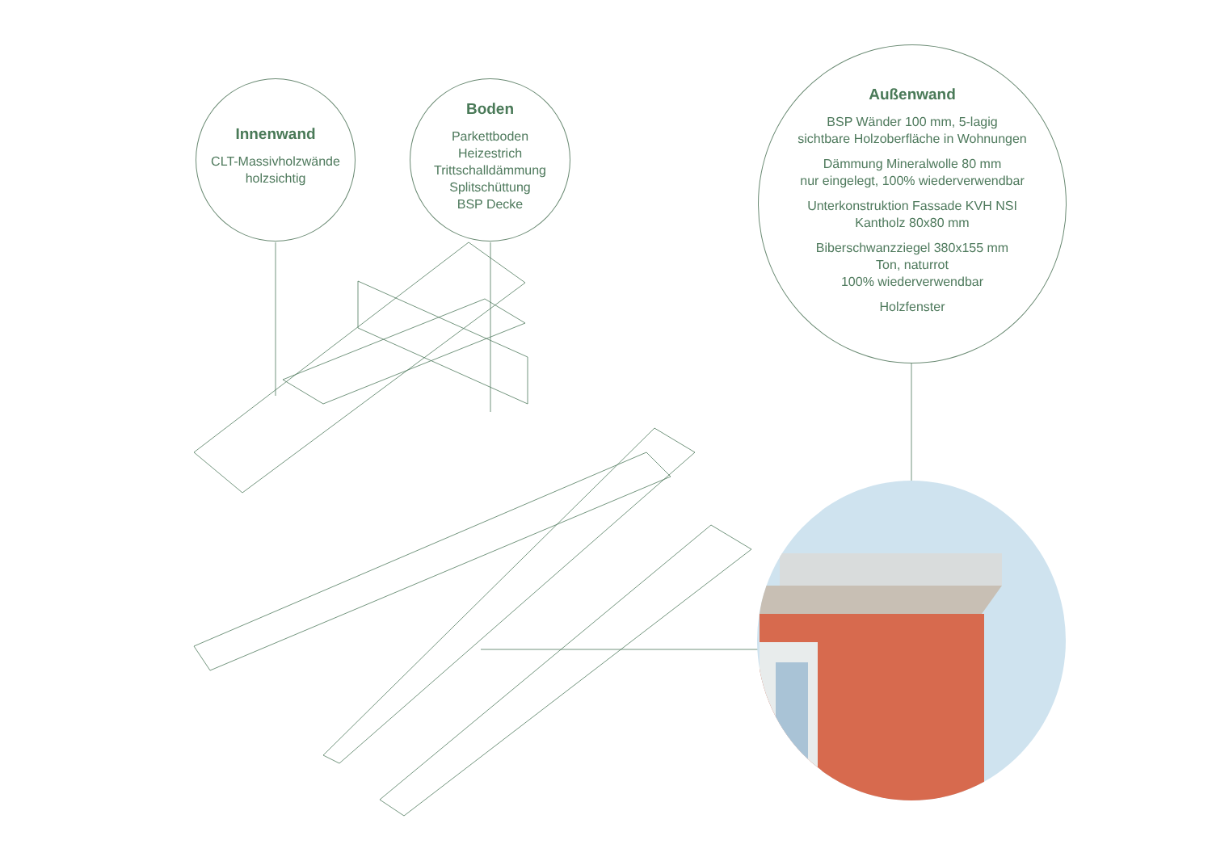Innenwand
CLT-Massivholzwände
holzsichtig
Boden
Parkettboden
Heizestrich
Trittschalldämmung
Splitschüttung
BSP Decke
Außenwand
BSP Wänder 100 mm, 5-lagig
sichtbare Holzoberfläche in Wohnungen
Dämmung Mineralwolle 80 mm
nur eingelegt, 100% wiederverwendbar
Unterkonstruktion Fassade KVH NSI
Kantholz 80x80 mm
Biberschwanzziegel 380x155 mm
Ton, naturrot
100% wiederverwendbar
Holzfenster